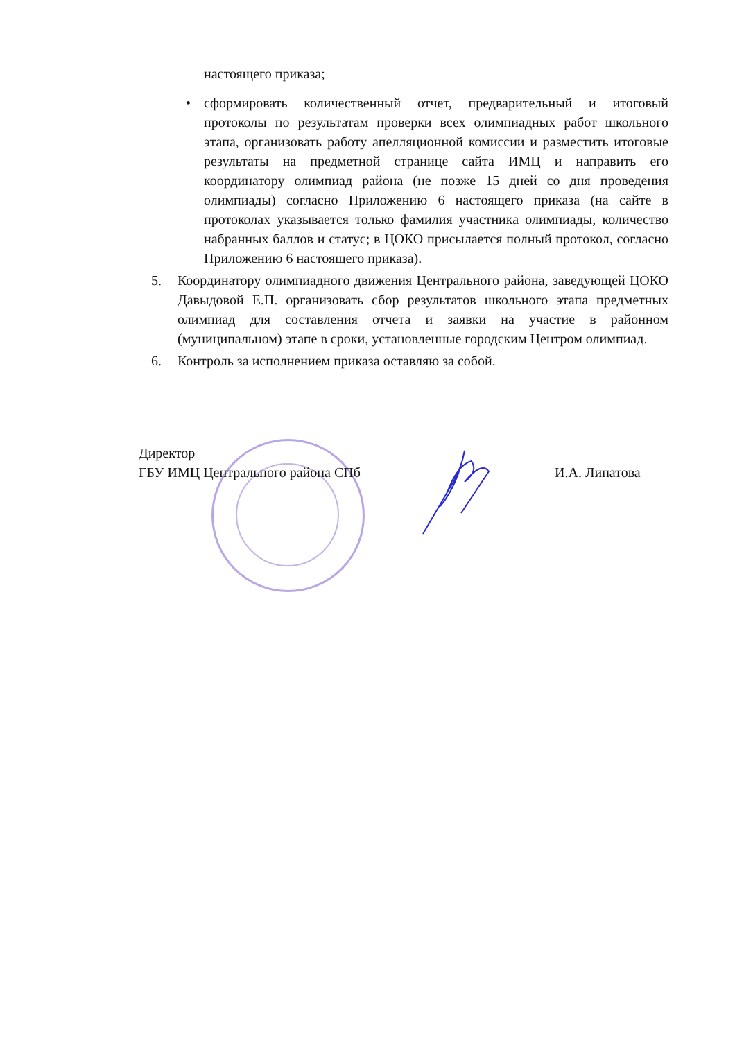настоящего приказа;
• сформировать количественный отчет, предварительный и итоговый протоколы по результатам проверки всех олимпиадных работ школьного этапа, организовать работу апелляционной комиссии и разместить итоговые результаты на предметной странице сайта ИМЦ и направить его координатору олимпиад района (не позже 15 дней со дня проведения олимпиады) согласно Приложению 6 настоящего приказа (на сайте в протоколах указывается только фамилия участника олимпиады, количество набранных баллов и статус; в ЦОКО присылается полный протокол, согласно Приложению 6 настоящего приказа).
5. Координатору олимпиадного движения Центрального района, заведующей ЦОКО Давыдовой Е.П. организовать сбор результатов школьного этапа предметных олимпиад для составления отчета и заявки на участие в районном (муниципальном) этапе в сроки, установленные городским Центром олимпиад.
6. Контроль за исполнением приказа оставляю за собой.
Директор
ГБУ ИМЦ Центрального района СПб
И.А. Липатова